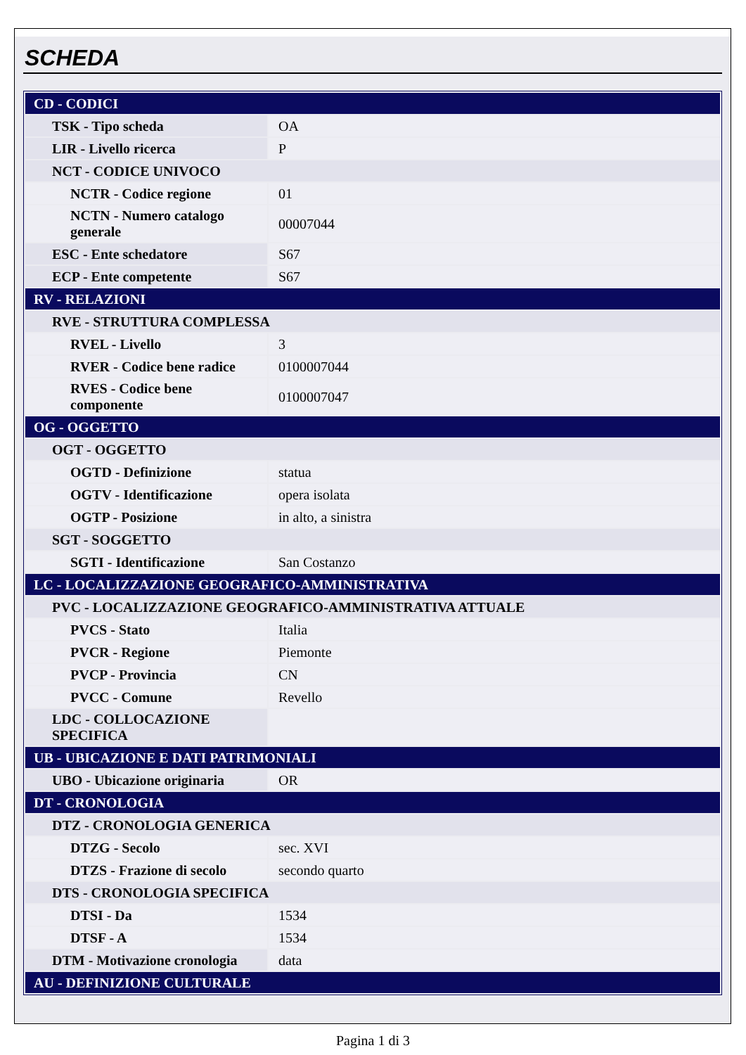SCHEDA
| CD - CODICI | |
| TSK - Tipo scheda | OA |
| LIR - Livello ricerca | P |
| NCT - CODICE UNIVOCO | |
| NCTR - Codice regione | 01 |
| NCTN - Numero catalogo generale | 00007044 |
| ESC - Ente schedatore | S67 |
| ECP - Ente competente | S67 |
| RV - RELAZIONI | |
| RVE - STRUTTURA COMPLESSA | |
| RVEL - Livello | 3 |
| RVER - Codice bene radice | 0100007044 |
| RVES - Codice bene componente | 0100007047 |
| OG - OGGETTO | |
| OGT - OGGETTO | |
| OGTD - Definizione | statua |
| OGTV - Identificazione | opera isolata |
| OGTP - Posizione | in alto, a sinistra |
| SGT - SOGGETTO | |
| SGTI - Identificazione | San Costanzo |
| LC - LOCALIZZAZIONE GEOGRAFICO-AMMINISTRATIVA | |
| PVC - LOCALIZZAZIONE GEOGRAFICO-AMMINISTRATIVA ATTUALE | |
| PVCS - Stato | Italia |
| PVCR - Regione | Piemonte |
| PVCP - Provincia | CN |
| PVCC - Comune | Revello |
| LDC - COLLOCAZIONE SPECIFICA | |
| UB - UBICAZIONE E DATI PATRIMONIALI | |
| UBO - Ubicazione originaria | OR |
| DT - CRONOLOGIA | |
| DTZ - CRONOLOGIA GENERICA | |
| DTZG - Secolo | sec. XVI |
| DTZS - Frazione di secolo | secondo quarto |
| DTS - CRONOLOGIA SPECIFICA | |
| DTSI - Da | 1534 |
| DTSF - A | 1534 |
| DTM - Motivazione cronologia | data |
| AU - DEFINIZIONE CULTURALE | |
Pagina 1 di 3